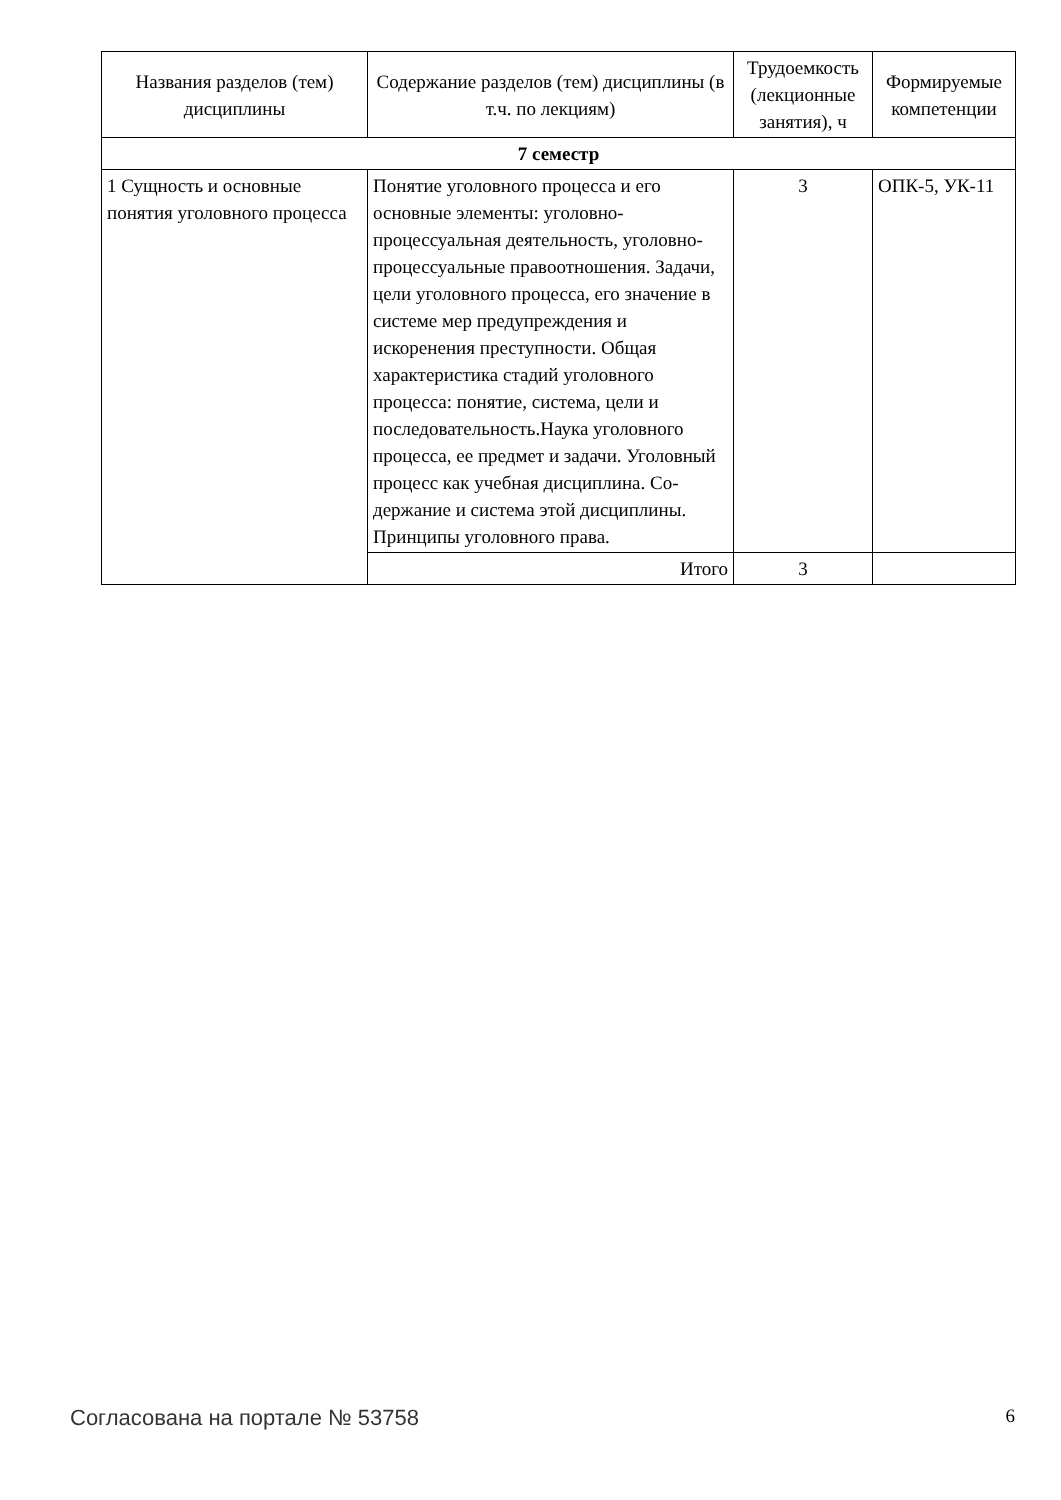| Названия разделов (тем) дисциплины | Содержание разделов (тем) дисциплины (в т.ч. по лекциям) | Трудоемкость (лекционные занятия), ч | Формируемые компетенции |
| --- | --- | --- | --- |
| 7 семестр | | | |
| 1 Сущность и основные понятия уголовного процесса | Понятие уголовного процесса и его основные элементы: уголовно-процессуальная деятельность, уголовно-процессуальные правоотношения. Задачи, цели уголовного процесса, его значение в системе мер предупреждения и искоренения преступности. Общая характеристика стадий уголовного процесса: понятие, система, цели и последовательность.Наука уголовного процесса, ее предмет и задачи. Уголовный процесс как учебная дисциплина. Со-держание и система этой дисциплины. Принципы уголовного права. | 3 | ОПК-5, УК-11 |
| | Итого | 3 | |
Согласована на портале № 53758 6